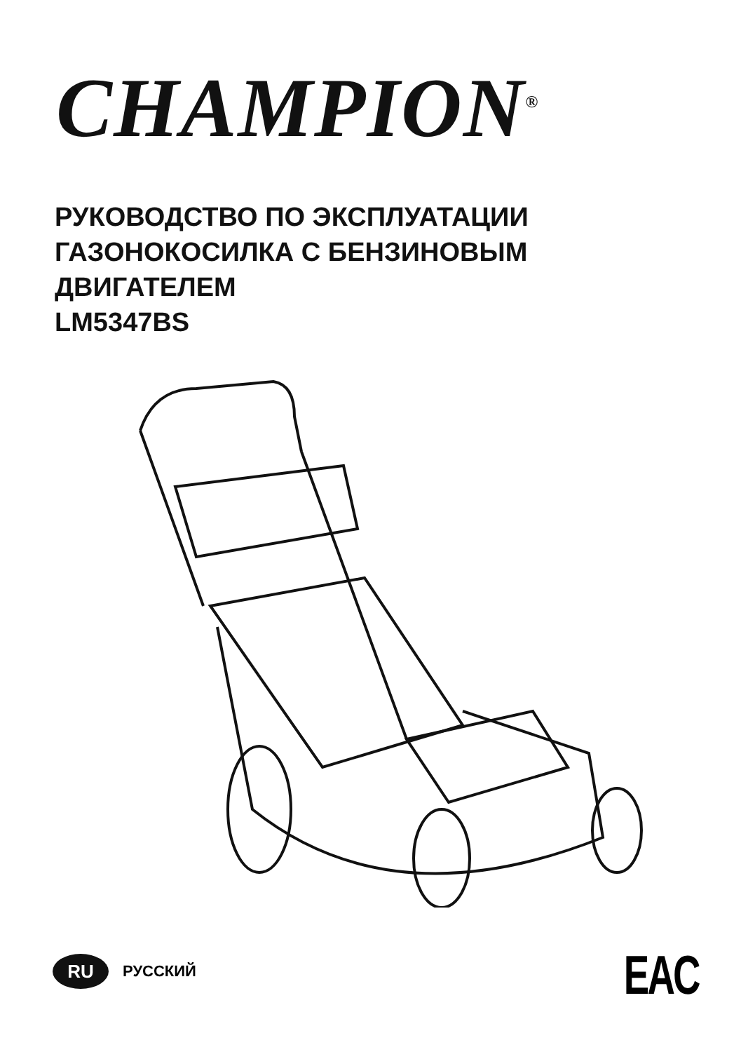CHAMPION<sup>®</sup>
РУКОВОДСТВО ПО ЭКСПЛУАТАЦИИ
ГАЗОНОКОСИЛКА С БЕНЗИНОВЫМ
ДВИГАТЕЛЕМ
LM5347BS
RU
РУССКИЙ
EAC